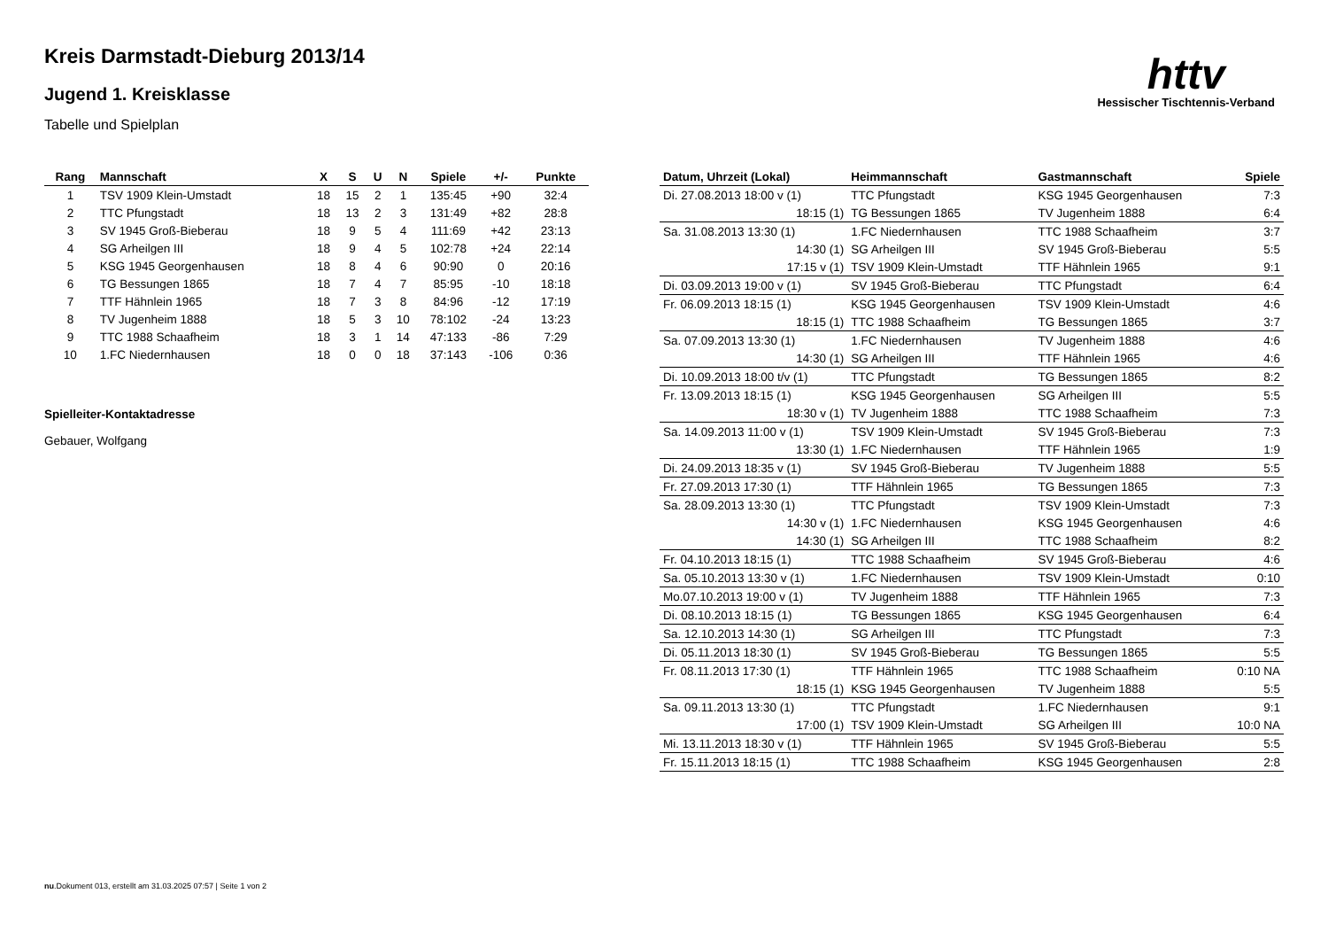Kreis Darmstadt-Dieburg 2013/14
Jugend 1. Kreisklasse
Tabelle und Spielplan
httv
Hessischer Tischtennis-Verband
| Rang | Mannschaft | X | S | U | N | Spiele | +/- | Punkte |
| --- | --- | --- | --- | --- | --- | --- | --- | --- |
| 1 | TSV 1909 Klein-Umstadt | 18 | 15 | 2 | 1 | 135:45 | +90 | 32:4 |
| 2 | TTC Pfungstadt | 18 | 13 | 2 | 3 | 131:49 | +82 | 28:8 |
| 3 | SV 1945 Groß-Bieberau | 18 | 9 | 5 | 4 | 111:69 | +42 | 23:13 |
| 4 | SG Arheilgen III | 18 | 9 | 4 | 5 | 102:78 | +24 | 22:14 |
| 5 | KSG 1945 Georgenhausen | 18 | 8 | 4 | 6 | 90:90 | 0 | 20:16 |
| 6 | TG Bessungen 1865 | 18 | 7 | 4 | 7 | 85:95 | -10 | 18:18 |
| 7 | TTF Hähnlein 1965 | 18 | 7 | 3 | 8 | 84:96 | -12 | 17:19 |
| 8 | TV Jugenheim 1888 | 18 | 5 | 3 | 10 | 78:102 | -24 | 13:23 |
| 9 | TTC 1988 Schaafheim | 18 | 3 | 1 | 14 | 47:133 | -86 | 7:29 |
| 10 | 1.FC Niedernhausen | 18 | 0 | 0 | 18 | 37:143 | -106 | 0:36 |
Spielleiter-Kontaktadresse
Gebauer, Wolfgang
| Datum, Uhrzeit (Lokal) | Heimmannschaft | Gastmannschaft | Spiele |
| --- | --- | --- | --- |
| Di. 27.08.2013 18:00 v (1) | TTC Pfungstadt | KSG 1945 Georgenhausen | 7:3 |
| 18:15 (1) | TG Bessungen 1865 | TV Jugenheim 1888 | 6:4 |
| Sa. 31.08.2013 13:30 (1) | 1.FC Niedernhausen | TTC 1988 Schaafheim | 3:7 |
| 14:30 (1) | SG Arheilgen III | SV 1945 Groß-Bieberau | 5:5 |
| 17:15 v (1) | TSV 1909 Klein-Umstadt | TTF Hähnlein 1965 | 9:1 |
| Di. 03.09.2013 19:00 v (1) | SV 1945 Groß-Bieberau | TTC Pfungstadt | 6:4 |
| Fr. 06.09.2013 18:15 (1) | KSG 1945 Georgenhausen | TSV 1909 Klein-Umstadt | 4:6 |
| 18:15 (1) | TTC 1988 Schaafheim | TG Bessungen 1865 | 3:7 |
| Sa. 07.09.2013 13:30 (1) | 1.FC Niedernhausen | TV Jugenheim 1888 | 4:6 |
| 14:30 (1) | SG Arheilgen III | TTF Hähnlein 1965 | 4:6 |
| Di. 10.09.2013 18:00 t/v (1) | TTC Pfungstadt | TG Bessungen 1865 | 8:2 |
| Fr. 13.09.2013 18:15 (1) | KSG 1945 Georgenhausen | SG Arheilgen III | 5:5 |
| 18:30 v (1) | TV Jugenheim 1888 | TTC 1988 Schaafheim | 7:3 |
| Sa. 14.09.2013 11:00 v (1) | TSV 1909 Klein-Umstadt | SV 1945 Groß-Bieberau | 7:3 |
| 13:30 (1) | 1.FC Niedernhausen | TTF Hähnlein 1965 | 1:9 |
| Di. 24.09.2013 18:35 v (1) | SV 1945 Groß-Bieberau | TV Jugenheim 1888 | 5:5 |
| Fr. 27.09.2013 17:30 (1) | TTF Hähnlein 1965 | TG Bessungen 1865 | 7:3 |
| Sa. 28.09.2013 13:30 (1) | TTC Pfungstadt | TSV 1909 Klein-Umstadt | 7:3 |
| 14:30 v (1) | 1.FC Niedernhausen | KSG 1945 Georgenhausen | 4:6 |
| 14:30 (1) | SG Arheilgen III | TTC 1988 Schaafheim | 8:2 |
| Fr. 04.10.2013 18:15 (1) | TTC 1988 Schaafheim | SV 1945 Groß-Bieberau | 4:6 |
| Sa. 05.10.2013 13:30 v (1) | 1.FC Niedernhausen | TSV 1909 Klein-Umstadt | 0:10 |
| Mo.07.10.2013 19:00 v (1) | TV Jugenheim 1888 | TTF Hähnlein 1965 | 7:3 |
| Di. 08.10.2013 18:15 (1) | TG Bessungen 1865 | KSG 1945 Georgenhausen | 6:4 |
| Sa. 12.10.2013 14:30 (1) | SG Arheilgen III | TTC Pfungstadt | 7:3 |
| Di. 05.11.2013 18:30 (1) | SV 1945 Groß-Bieberau | TG Bessungen 1865 | 5:5 |
| Fr. 08.11.2013 17:30 (1) | TTF Hähnlein 1965 | TTC 1988 Schaafheim | 0:10 NA |
| 18:15 (1) | KSG 1945 Georgenhausen | TV Jugenheim 1888 | 5:5 |
| Sa. 09.11.2013 13:30 (1) | TTC Pfungstadt | 1.FC Niedernhausen | 9:1 |
| 17:00 (1) | TSV 1909 Klein-Umstadt | SG Arheilgen III | 10:0 NA |
| Mi. 13.11.2013 18:30 v (1) | TTF Hähnlein 1965 | SV 1945 Groß-Bieberau | 5:5 |
| Fr. 15.11.2013 18:15 (1) | TTC 1988 Schaafheim | KSG 1945 Georgenhausen | 2:8 |
nu.Dokument 013, erstellt am 31.03.2025 07:57 | Seite 1 von 2